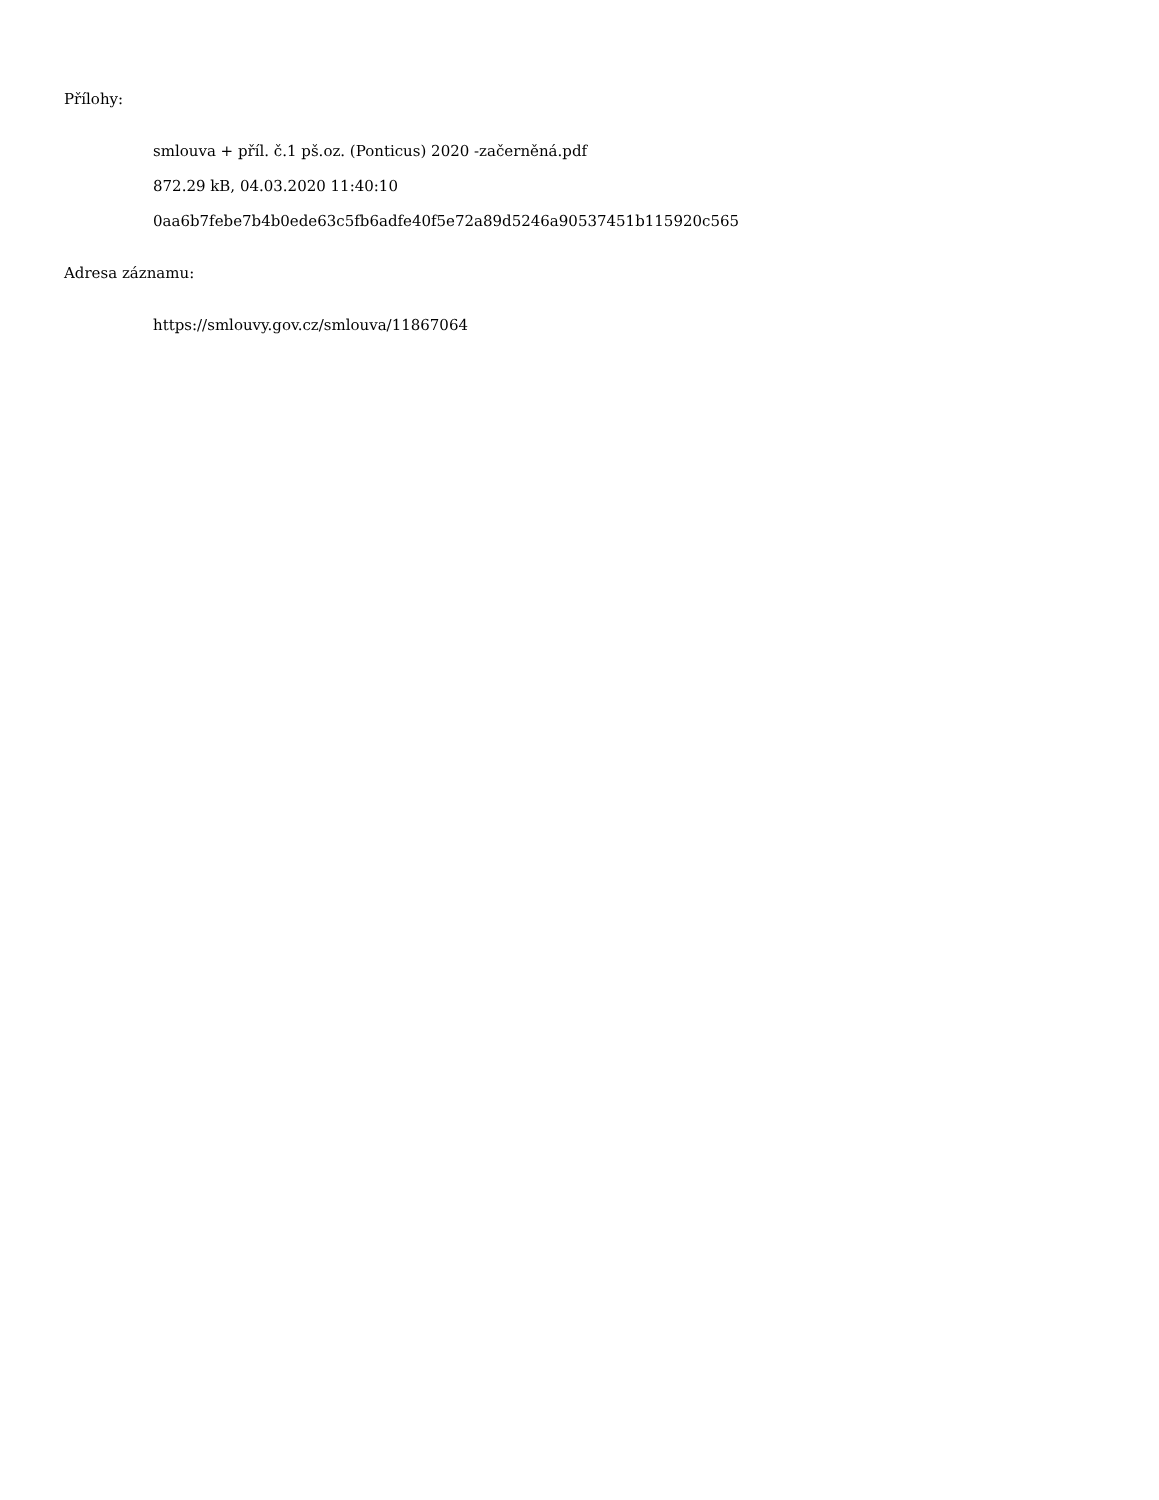Přílohy:
smlouva + příl. č.1 pš.oz. (Ponticus) 2020 -začerněná.pdf
872.29 kB, 04.03.2020 11:40:10
0aa6b7febe7b4b0ede63c5fb6adfe40f5e72a89d5246a90537451b115920c565
Adresa záznamu:
https://smlouvy.gov.cz/smlouva/11867064